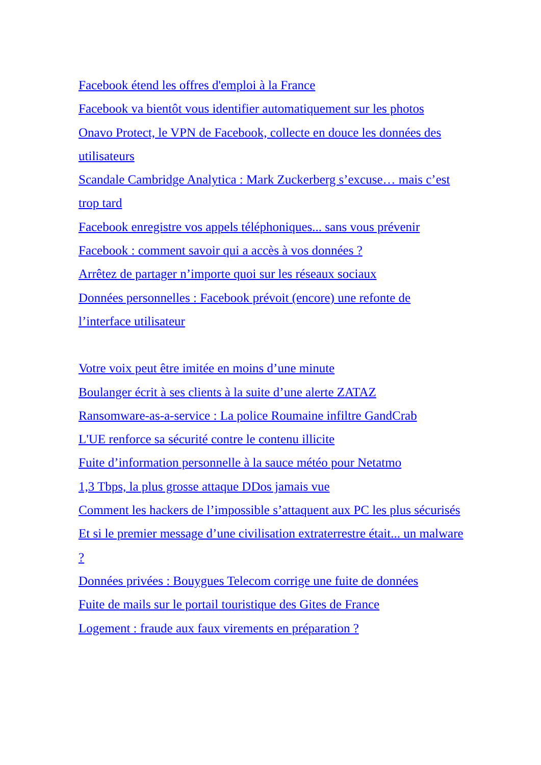Facebook étend les offres d'emploi à la France
Facebook va bientôt vous identifier automatiquement sur les photos
Onavo Protect, le VPN de Facebook, collecte en douce les données des utilisateurs
Scandale Cambridge Analytica : Mark Zuckerberg s’excuse… mais c’est trop tard
Facebook enregistre vos appels téléphoniques... sans vous prévenir
Facebook : comment savoir qui a accès à vos données ?
Arrêtez de partager n’importe quoi sur les réseaux sociaux
Données personnelles : Facebook prévoit (encore) une refonte de l’interface utilisateur
Votre voix peut être imitée en moins d’une minute
Boulanger écrit à ses clients à la suite d’une alerte ZATAZ
Ransomware-as-a-service : La police Roumaine infiltre GandCrab
L'UE renforce sa sécurité contre le contenu illicite
Fuite d’information personnelle à la sauce météo pour Netatmo
1,3 Tbps, la plus grosse attaque DDos jamais vue
Comment les hackers de l’impossible s’attaquent aux PC les plus sécurisés
Et si le premier message d’une civilisation extraterrestre était... un malware ?
Données privées : Bouygues Telecom corrige une fuite de données
Fuite de mails sur le portail touristique des Gites de France
Logement : fraude aux faux virements en préparation ?